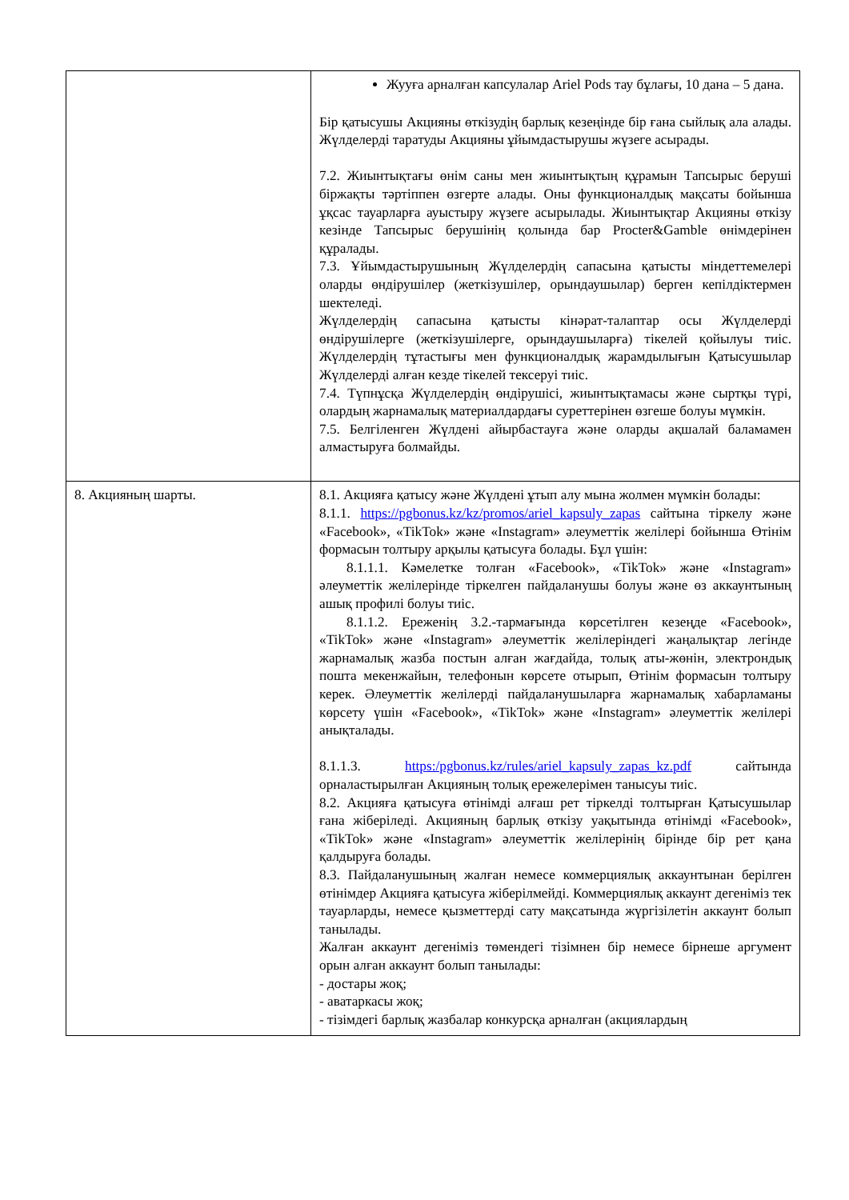| | Жууға арналған капсулалар Ariel Pods тау бұлағы, 10 дана – 5 дана. Бір қатысушы Акцияны өткізудің барлық кезеңінде бір ғана сыйлық ала алады. Жүлделерді таратуды Акцияны ұйымдастырушы жүзеге асырады. 7.2. Жиынтықтағы өнім саны мен жиынтықтың құрамын Тапсырыс беруші біржақты тәртіппен өзгерте алады. Оны функционалдық мақсаты бойынша ұқсас тауарларға ауыстыру жүзеге асырылады. Жиынтықтар Акцияны өткізу кезінде Тапсырыс берушінің қолында бар Procter&Gamble өнімдерінен құралады. 7.3. Ұйымдастырушының Жүлделердің сапасына қатысты міндеттемелері оларды өндірушілер (жеткізушілер, орындаушылар) берген кепілдіктермен шектеледі. Жүлделердің сапасына қатысты кінәрат-талаптар осы Жүлделерді өндірушілерге (жеткізушілерге, орындаушыларға) тікелей қойылуы тиіс. Жүлделердің тұтастығы мен функционалдық жарамдылығын Қатысушылар Жүлделерді алған кезде тікелей тексеруі тиіс. 7.4. Түпнұсқа Жүлделердің өндірушісі, жиынтықтамасы және сыртқы түрі, олардың жарнамалық материалдардағы суреттерінен өзгеше болуы мүмкін. 7.5. Белгіленген Жүлдені айырбастауға және оларды ақшалай баламамен алмастыруға болмайды. |
| 8. Акцияның шарты. | 8.1. Акцияға қатысу және Жүлдені ұтып алу мына жолмен мүмкін болады: 8.1.1. https://pgbonus.kz/kz/promos/ariel_kapsuly_zapas сайтына тіркелу және «Facebook», «TikTok» және «Instagram» әлеуметтік желілері бойынша Өтінім формасын толтыру арқылы қатысуға болады. Бұл үшін: 8.1.1.1. Кәмелетке толған «Facebook», «TikTok» және «Instagram» әлеуметтік желілерінде тіркелген пайдаланушы болуы және өз аккаунтының ашық профилі болуы тиіс. 8.1.1.2. Ереженің 3.2.-тармағында көрсетілген кезеңде «Facebook», «TikTok» және «Instagram» әлеуметтік желілеріндегі жаңалықтар легінде жарнамалық жазба постын алған жағдайда, толық аты-жөнін, электрондық пошта мекенжайын, телефонын көрсете отырып, Өтінім формасын толтыру керек. Әлеуметтік желілерді пайдаланушыларға жарнамалық хабарламаны көрсету үшін «Facebook», «TikTok» және «Instagram» әлеуметтік желілері анықталады. 8.1.1.3. https:/pgbonus.kz/rules/ariel_kapsuly_zapas_kz.pdf сайтында орналастырылған Акцияның толық ережелерімен танысуы тиіс. 8.2. Акцияға қатысуға өтінімді алғаш рет тіркелді толтырған Қатысушылар ғана жіберіледі. Акцияның барлық өткізу уақытында өтінімді «Facebook», «TikTok» және «Instagram» әлеуметтік желілерінің бірінде бір рет қана қалдыруға болады. 8.3. Пайдаланушының жалған немесе коммерциялық аккаунтынан берілген өтінімдер Акцияға қатысуға жіберілмейді. Коммерциялық аккаунт дегеніміз тек тауарларды, немесе қызметтерді сату мақсатында жүргізілетін аккаунт болып танылады. Жалған аккаунт дегеніміз төмендегі тізімнен бір немесе бірнеше аргумент орын алған аккаунт болып танылады: - достары жоқ; - аватаркасы жоқ; - тізімдегі барлық жазбалар конкурсқа арналған (акциялардың |